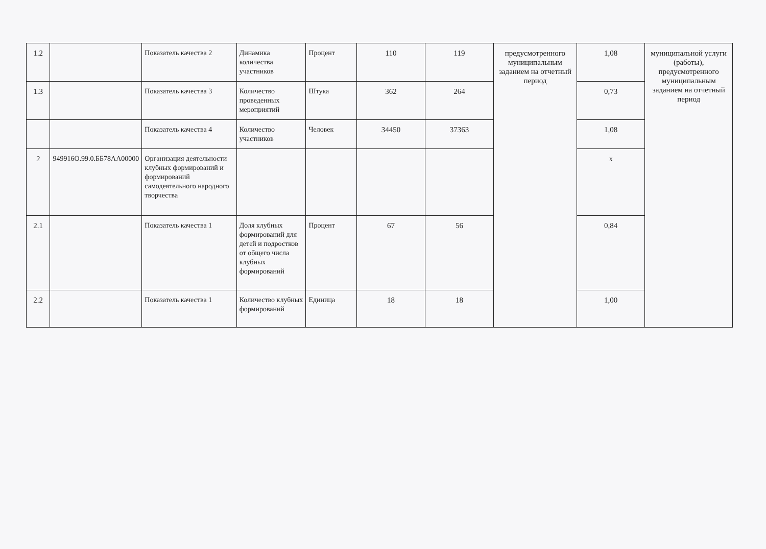| 1.2 | | Показатель качества 2 | Динамика количества участников | Процент | 110 | 119 | предусмотренного муниципальным заданием на отчетный период | 1,08 | муниципальной услуги (работы), предусмотренного муниципальным заданием на отчетный период |
| 1.3 | | Показатель качества 3 | Количество проведенных мероприятий | Штука | 362 | 264 | | 0,73 | |
| | | Показатель качества 4 | Количество участников | Человек | 34450 | 37363 | | 1,08 | |
| 2 | 949916О.99.0.ББ78АА00000 | Организация деятельности клубных формирований и формирований самодеятельного народного творчества | | | | | | х | |
| 2.1 | | Показатель качества 1 | Доля клубных формирований для детей и подростков от общего числа клубных формирований | Процент | 67 | 56 | | 0,84 | |
| 2.2 | | Показатель качества 1 | Количество клубных формирований | Единица | 18 | 18 | | 1,00 | |